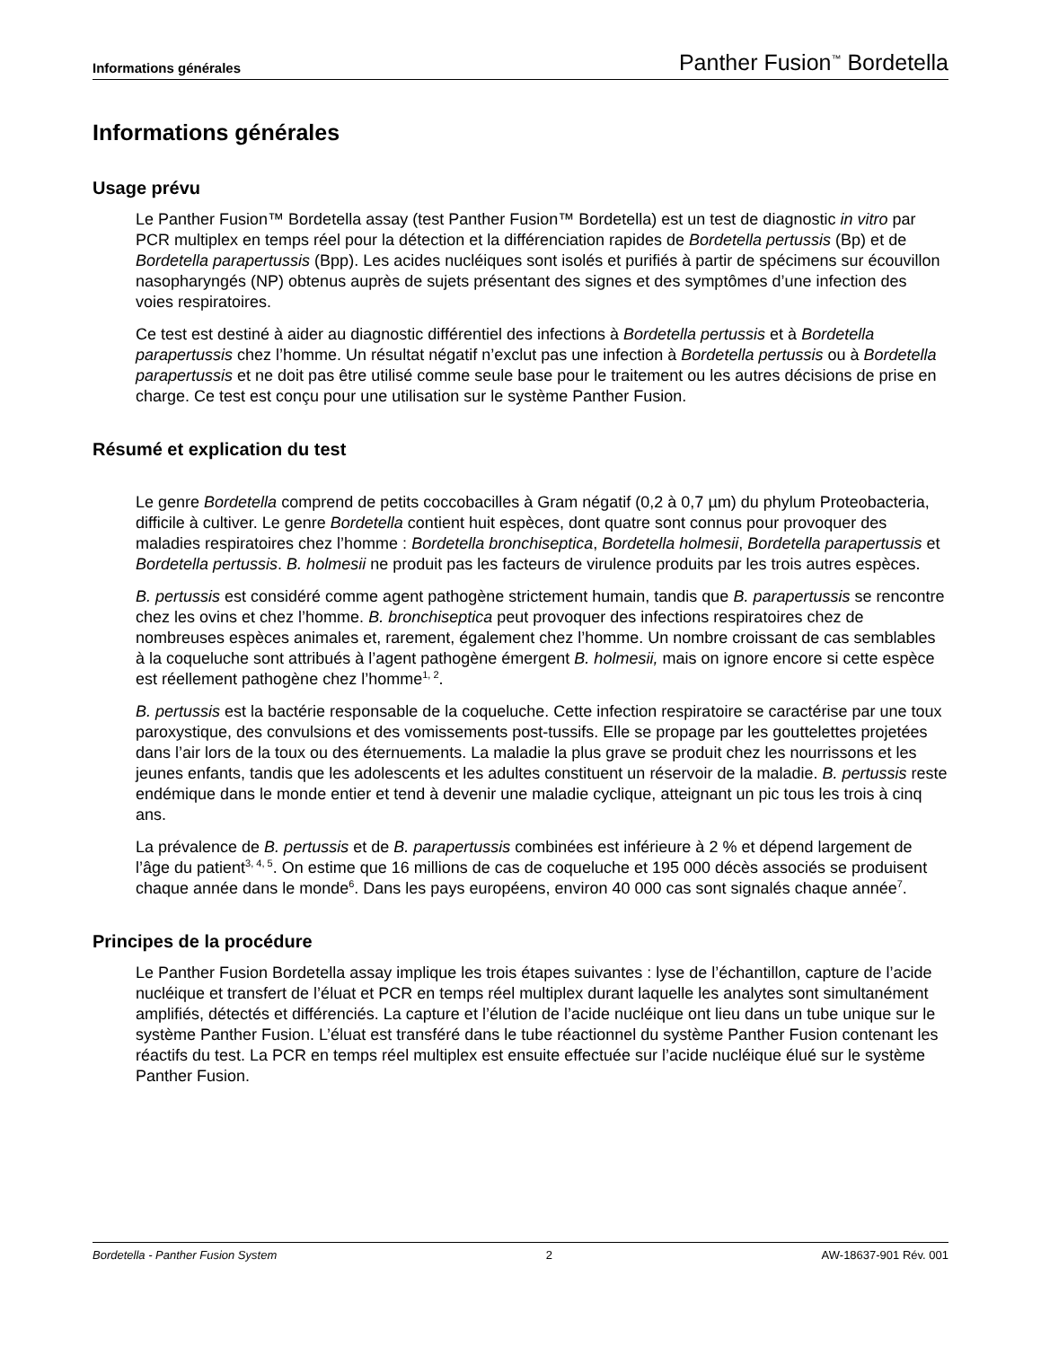Informations générales Panther Fusion<sup>™</sup> Bordetella
Informations générales
Usage prévu
Le Panther Fusion™ Bordetella assay (test Panther Fusion™ Bordetella) est un test de diagnostic in vitro par PCR multiplex en temps réel pour la détection et la différenciation rapides de Bordetella pertussis (Bp) et de Bordetella parapertussis (Bpp). Les acides nucléiques sont isolés et purifiés à partir de spécimens sur écouvillon nasopharyngés (NP) obtenus auprès de sujets présentant des signes et des symptômes d’une infection des voies respiratoires.
Ce test est destiné à aider au diagnostic différentiel des infections à Bordetella pertussis et à Bordetella parapertussis chez l’homme. Un résultat négatif n’exclut pas une infection à Bordetella pertussis ou à Bordetella parapertussis et ne doit pas être utilisé comme seule base pour le traitement ou les autres décisions de prise en charge. Ce test est conçu pour une utilisation sur le système Panther Fusion.
Résumé et explication du test
Le genre Bordetella comprend de petits coccobacilles à Gram négatif (0,2 à 0,7 µm) du phylum Proteobacteria, difficile à cultiver. Le genre Bordetella contient huit espèces, dont quatre sont connus pour provoquer des maladies respiratoires chez l’homme : Bordetella bronchiseptica, Bordetella holmesii, Bordetella parapertussis et Bordetella pertussis. B. holmesii ne produit pas les facteurs de virulence produits par les trois autres espèces.
B. pertussis est considéré comme agent pathogène strictement humain, tandis que B. parapertussis se rencontre chez les ovins et chez l’homme. B. bronchiseptica peut provoquer des infections respiratoires chez de nombreuses espèces animales et, rarement, également chez l’homme. Un nombre croissant de cas semblables à la coqueluche sont attribués à l’agent pathogène émergent B. holmesii, mais on ignore encore si cette espèce est réellement pathogène chez l’homme<sup>1, 2</sup>.
B. pertussis est la bactérie responsable de la coqueluche. Cette infection respiratoire se caractérise par une toux paroxystique, des convulsions et des vomissements post-tussifs. Elle se propage par les gouttelettes projetées dans l’air lors de la toux ou des éternuements. La maladie la plus grave se produit chez les nourrissons et les jeunes enfants, tandis que les adolescents et les adultes constituent un réservoir de la maladie. B. pertussis reste endémique dans le monde entier et tend à devenir une maladie cyclique, atteignant un pic tous les trois à cinq ans.
La prévalence de B. pertussis et de B. parapertussis combinées est inférieure à 2 % et dépend largement de l’âge du patient<sup>3, 4, 5</sup>. On estime que 16 millions de cas de coqueluche et 195 000 décès associés se produisent chaque année dans le monde<sup>6</sup>. Dans les pays européens, environ 40 000 cas sont signalés chaque année<sup>7</sup>.
Principes de la procédure
Le Panther Fusion Bordetella assay implique les trois étapes suivantes : lyse de l’échantillon, capture de l’acide nucléique et transfert de l’éluat et PCR en temps réel multiplex durant laquelle les analytes sont simultanément amplifiés, détectés et différenciés. La capture et l’élution de l’acide nucléique ont lieu dans un tube unique sur le système Panther Fusion. L’éluat est transféré dans le tube réactionnel du système Panther Fusion contenant les réactifs du test. La PCR en temps réel multiplex est ensuite effectuée sur l’acide nucléique élué sur le système Panther Fusion.
Bordetella - Panther Fusion System 2 AW-18637-901 Rév. 001